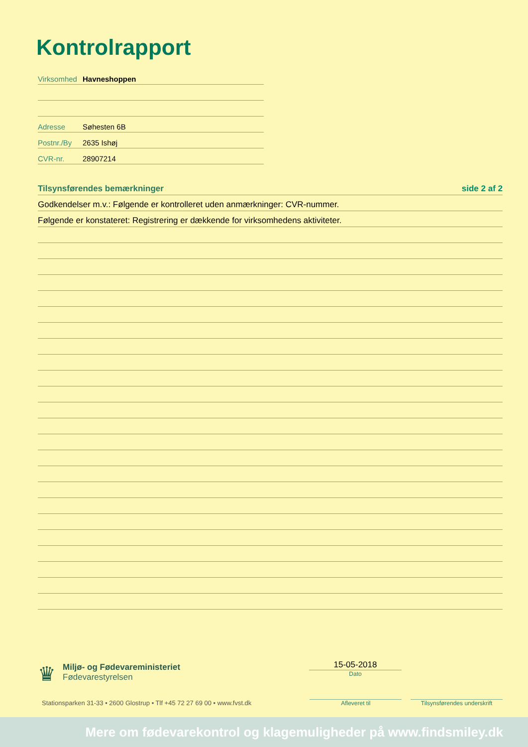Kontrolrapport
Virksomhed Havneshoppen
Adresse Søhesten 6B
Postnr./By 2635 Ishøj
CVR-nr. 28907214
Tilsynsførendes bemærkninger side 2 af 2
Godkendelser m.v.: Følgende er kontrolleret uden anmærkninger: CVR-nummer.
Følgende er konstateret: Registrering er dækkende for virksomhedens aktiviteter.
♛
Miljø- og Fødevareministeriet
Fødevarestyrelsen
15-05-2018
Dato
Stationsparken 31-33 • 2600 Glostrup • Tlf +45 72 27 69 00 • www.fvst.dk
Afleveret til
Tilsynsførendes underskrift
Mere om fødevarekontrol og klagemuligheder på www.findsmiley.dk